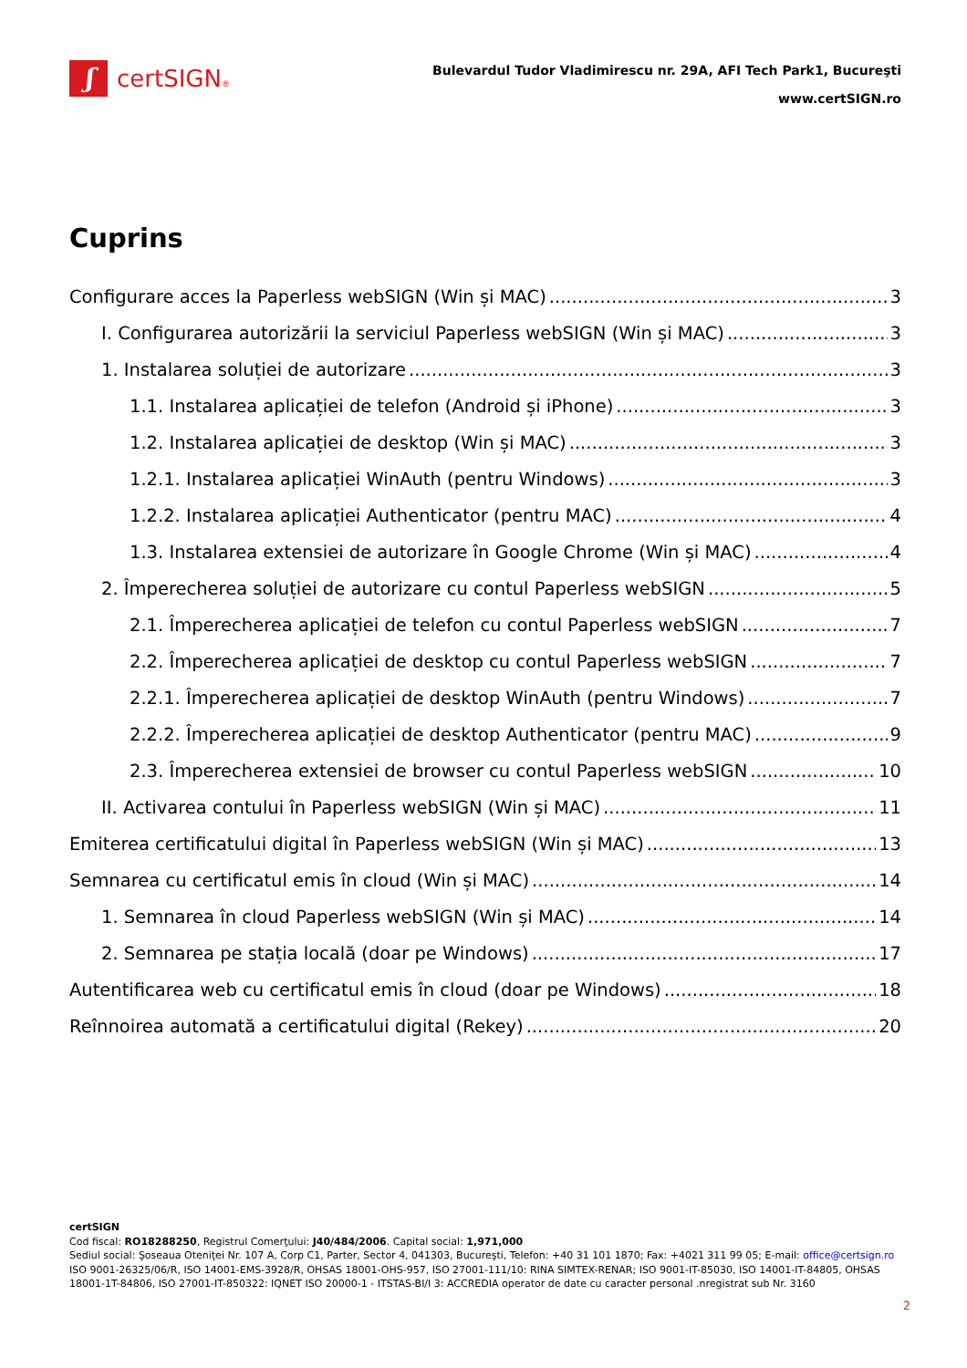ʃ
certSIGN®
Bulevardul Tudor Vladimirescu nr. 29A, AFI Tech Park1, Bucureşti
www.certSIGN.ro
Cuprins
Configurare acces la Paperless webSIGN (Win și MAC) 3
I. Configurarea autorizării la serviciul Paperless webSIGN (Win și MAC) 3
1. Instalarea soluției de autorizare 3
1.1. Instalarea aplicației de telefon (Android și iPhone) 3
1.2. Instalarea aplicației de desktop (Win și MAC) 3
1.2.1. Instalarea aplicației WinAuth (pentru Windows) 3
1.2.2. Instalarea aplicației Authenticator (pentru MAC) 4
1.3. Instalarea extensiei de autorizare în Google Chrome (Win și MAC) 4
2. Împerecherea soluției de autorizare cu contul Paperless webSIGN 5
2.1. Împerecherea aplicației de telefon cu contul Paperless webSIGN 7
2.2. Împerecherea aplicației de desktop cu contul Paperless webSIGN 7
2.2.1. Împerecherea aplicației de desktop WinAuth (pentru Windows) 7
2.2.2. Împerecherea aplicației de desktop Authenticator (pentru MAC) 9
2.3. Împerecherea extensiei de browser cu contul Paperless webSIGN 10
II. Activarea contului în Paperless webSIGN (Win și MAC) 11
Emiterea certificatului digital în Paperless webSIGN (Win și MAC) 13
Semnarea cu certificatul emis în cloud (Win și MAC) 14
1. Semnarea în cloud Paperless webSIGN (Win și MAC) 14
2. Semnarea pe stația locală (doar pe Windows) 17
Autentificarea web cu certificatul emis în cloud (doar pe Windows) 18
Reînnoirea automată a certificatului digital (Rekey) 20
certSIGN
Cod fiscal: RO18288250, Registrul Comerţului: J40/484/2006. Capital social: 1,971,000
Sediul social: Şoseaua Oteniţei Nr. 107 A, Corp C1, Parter, Sector 4, 041303, Bucureşti, Telefon: +40 31 101 1870; Fax: +4021 311 99 05; E-mail: office@certsign.ro
ISO 9001-26325/06/R, ISO 14001-EMS-3928/R, OHSAS 18001-OHS-957, ISO 27001-111/10: RINA SIMTEX-RENAR; ISO 9001-IT-85030, ISO 14001-IT-84805, OHSAS 18001-1T-84806, ISO 27001-IT-850322: IQNET ISO 20000-1 - ITSTAS-BI/I 3: ACCREDIA operator de date cu caracter personal .nregistrat sub Nr. 3160
2